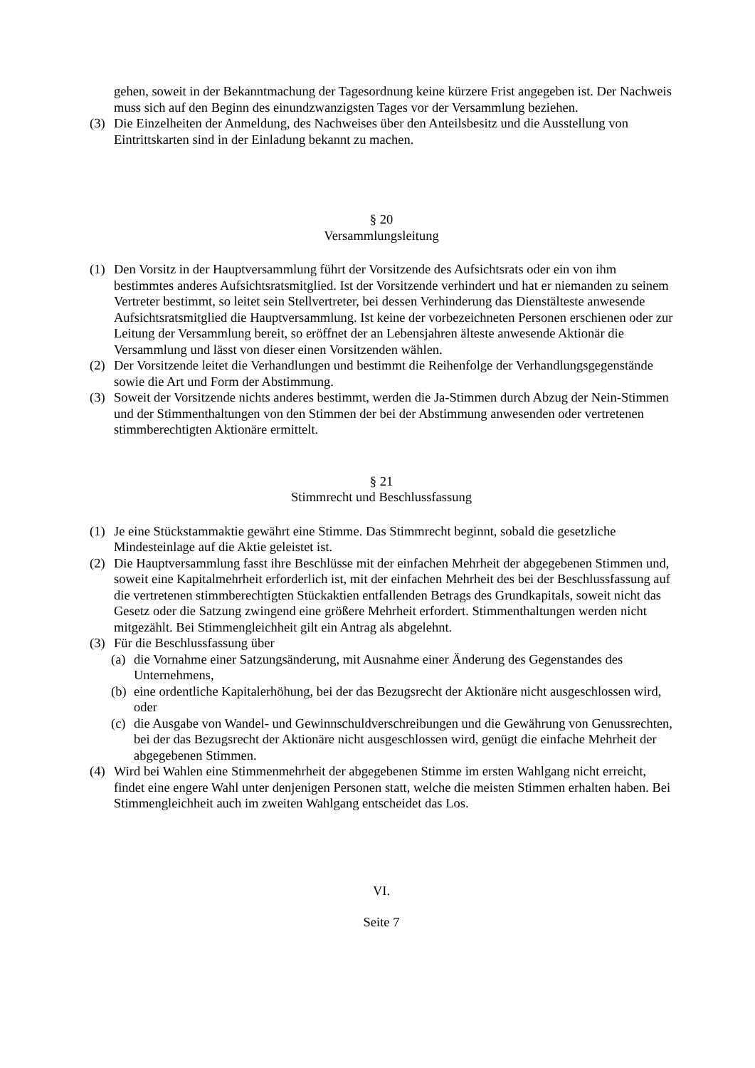gehen, soweit in der Bekanntmachung der Tagesordnung keine kürzere Frist angegeben ist. Der Nachweis muss sich auf den Beginn des einundzwanzigsten Tages vor der Versammlung beziehen.
(3) Die Einzelheiten der Anmeldung, des Nachweises über den Anteilsbesitz und die Ausstellung von Eintrittskarten sind in der Einladung bekannt zu machen.
§ 20
Versammlungsleitung
(1) Den Vorsitz in der Hauptversammlung führt der Vorsitzende des Aufsichtsrats oder ein von ihm bestimmtes anderes Aufsichtsratsmitglied. Ist der Vorsitzende verhindert und hat er niemanden zu seinem Vertreter bestimmt, so leitet sein Stellvertreter, bei dessen Verhinderung das Dienstälteste anwesende Aufsichtsratsmitglied die Hauptversammlung. Ist keine der vorbezeichneten Personen erschienen oder zur Leitung der Versammlung bereit, so eröffnet der an Lebensjahren älteste anwesende Aktionär die Versammlung und lässt von dieser einen Vorsitzenden wählen.
(2) Der Vorsitzende leitet die Verhandlungen und bestimmt die Reihenfolge der Verhandlungsgegenstände sowie die Art und Form der Abstimmung.
(3) Soweit der Vorsitzende nichts anderes bestimmt, werden die Ja-Stimmen durch Abzug der Nein-Stimmen und der Stimmenthaltungen von den Stimmen der bei der Abstimmung anwesenden oder vertretenen stimmberechtigten Aktionäre ermittelt.
§ 21
Stimmrecht und Beschlussfassung
(1) Je eine Stückstammaktie gewährt eine Stimme. Das Stimmrecht beginnt, sobald die gesetzliche Mindesteinlage auf die Aktie geleistet ist.
(2) Die Hauptversammlung fasst ihre Beschlüsse mit der einfachen Mehrheit der abgegebenen Stimmen und, soweit eine Kapitalmehrheit erforderlich ist, mit der einfachen Mehrheit des bei der Beschlussfassung auf die vertretenen stimmberechtigten Stückaktien entfallenden Betrags des Grundkapitals, soweit nicht das Gesetz oder die Satzung zwingend eine größere Mehrheit erfordert. Stimmenthaltungen werden nicht mitgezählt. Bei Stimmengleichheit gilt ein Antrag als abgelehnt.
(3) Für die Beschlussfassung über
(a)
die Vornahme einer Satzungsänderung, mit Ausnahme einer Änderung des Gegenstandes des Unternehmens,
(b)
eine ordentliche Kapitalerhöhung, bei der das Bezugsrecht der Aktionäre nicht ausgeschlossen wird, oder
(c)
die Ausgabe von Wandel- und Gewinnschuldverschreibungen und die Gewährung von Genussrechten, bei der das Bezugsrecht der Aktionäre nicht ausgeschlossen wird, genügt die einfache Mehrheit der abgegebenen Stimmen.
(4) Wird bei Wahlen eine Stimmenmehrheit der abgegebenen Stimme im ersten Wahlgang nicht erreicht, findet eine engere Wahl unter denjenigen Personen statt, welche die meisten Stimmen erhalten haben. Bei Stimmengleichheit auch im zweiten Wahlgang entscheidet das Los.
VI.
Seite 7